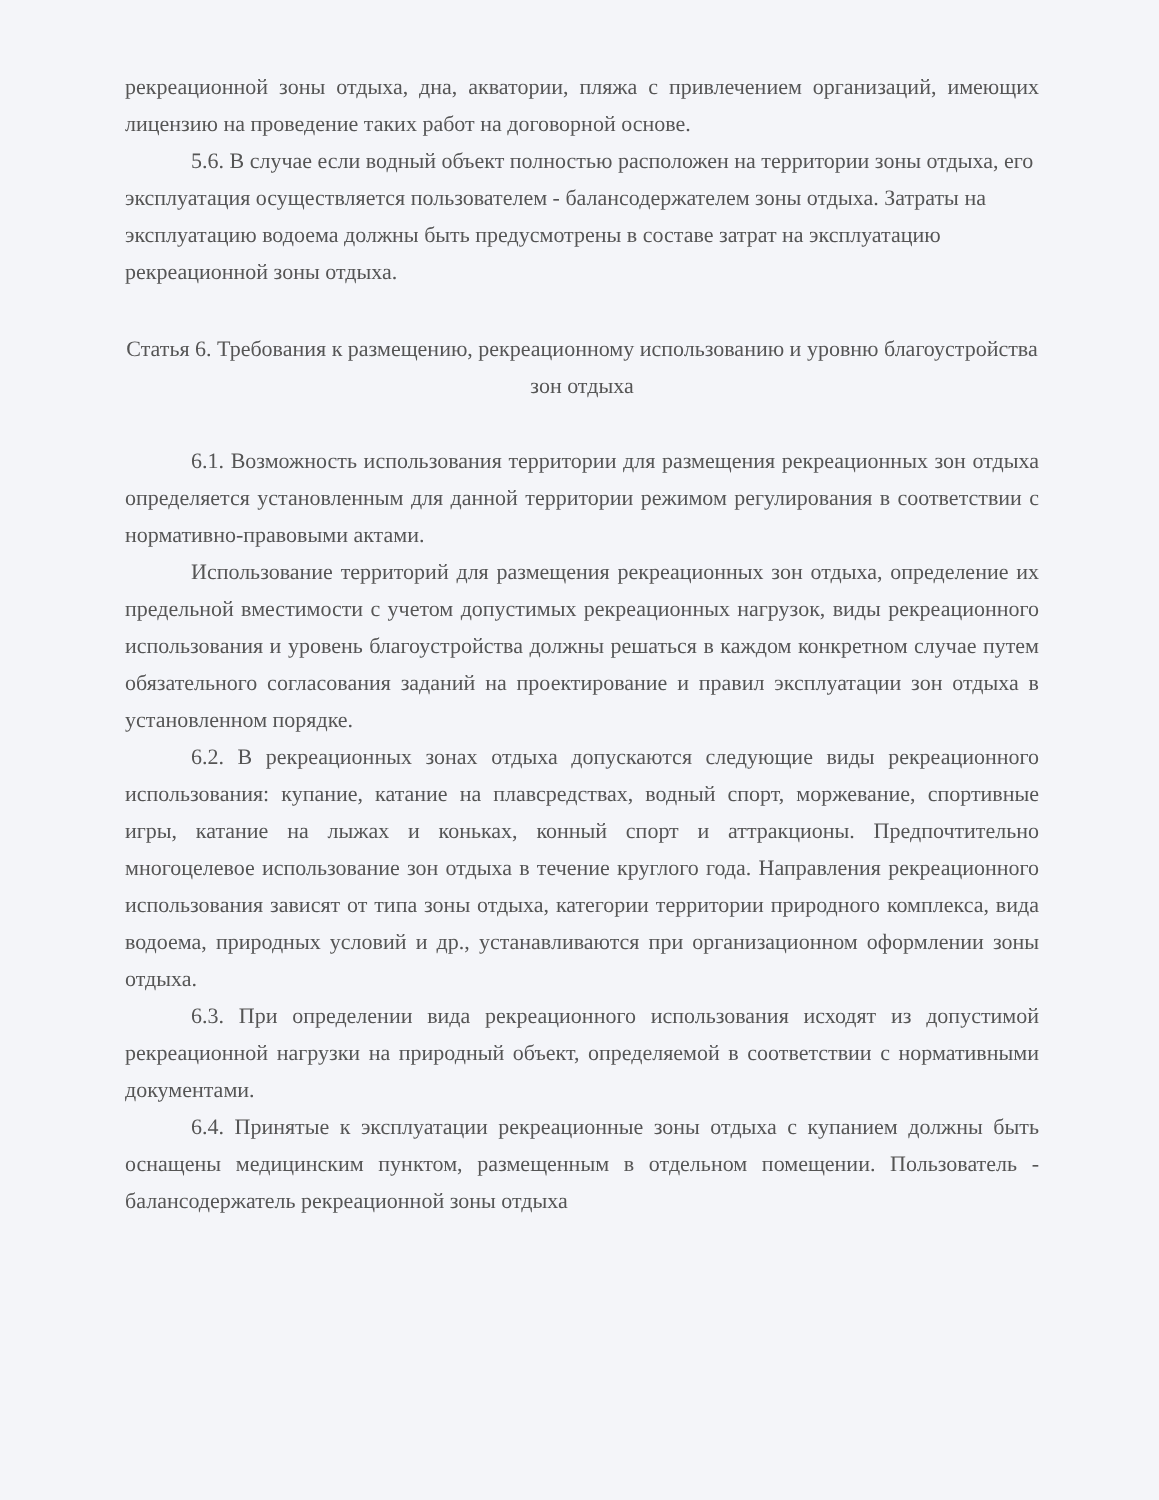рекреационной зоны отдыха, дна, акватории, пляжа с привлечением организаций, имеющих лицензию на проведение таких работ на договорной основе.
5.6. В случае если водный объект полностью расположен на территории зоны отдыха, его эксплуатация осуществляется пользователем - балансодержателем зоны отдыха. Затраты на эксплуатацию водоема должны быть предусмотрены в составе затрат на эксплуатацию рекреационной зоны отдыха.
Статья 6. Требования к размещению, рекреационному использованию и уровню благоустройства зон отдыха
6.1. Возможность использования территории для размещения рекреационных зон отдыха определяется установленным для данной территории режимом регулирования в соответствии с нормативно-правовыми актами.
Использование территорий для размещения рекреационных зон отдыха, определение их предельной вместимости с учетом допустимых рекреационных нагрузок, виды рекреационного использования и уровень благоустройства должны решаться в каждом конкретном случае путем обязательного согласования заданий на проектирование и правил эксплуатации зон отдыха в установленном порядке.
6.2. В рекреационных зонах отдыха допускаются следующие виды рекреационного использования: купание, катание на плавсредствах, водный спорт, моржевание, спортивные игры, катание на лыжах и коньках, конный спорт и аттракционы. Предпочтительно многоцелевое использование зон отдыха в течение круглого года. Направления рекреационного использования зависят от типа зоны отдыха, категории территории природного комплекса, вида водоема, природных условий и др., устанавливаются при организационном оформлении зоны отдыха.
6.3. При определении вида рекреационного использования исходят из допустимой рекреационной нагрузки на природный объект, определяемой в соответствии с нормативными документами.
6.4. Принятые к эксплуатации рекреационные зоны отдыха с купанием должны быть оснащены медицинским пунктом, размещенным в отдельном помещении. Пользователь - балансодержатель рекреационной зоны отдыха